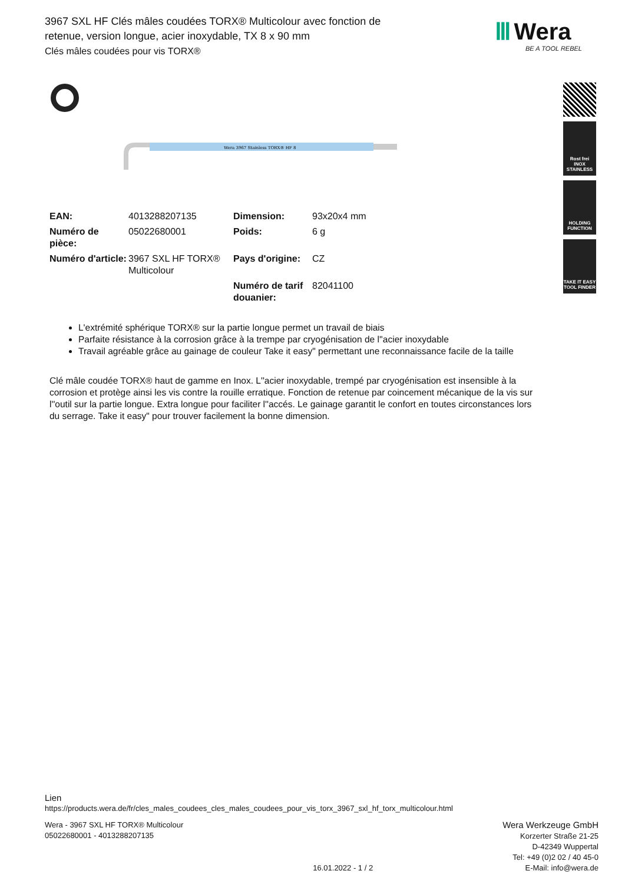3967 SXL HF Clés mâles coudées TORX® Multicolour avec fonction de retenue, version longue, acier inoxydable, TX 8 x 90 mm
Clés mâles coudées pour vis TORX®
Ⅲ Wera
BE A TOOL REBEL
Rost frei
INOX
STAINLESS
HOLDING
FUNCTION
TAKE IT EASY
TOOL FINDER
Wera 3967 Stainless TORX® HF 8
| EAN: | 4013288207135 | Dimension: | 93x20x4 mm |
| Numéro de pièce: | 05022680001 | Poids: | 6 g |
| Numéro d'article: | 3967 SXL HF TORX® Multicolour | Pays d'origine: | CZ |
| | | Numéro de tarif douanier: | 82041100 |
L'extrémité sphérique TORX® sur la partie longue permet un travail de biais
Parfaite résistance à la corrosion grâce à la trempe par cryogénisation de l''acier inoxydable
Travail agréable grâce au gainage de couleur Take it easy" permettant une reconnaissance facile de la taille
Clé mâle coudée TORX® haut de gamme en Inox. L''acier inoxydable, trempé par cryogénisation est insensible à la corrosion et protège ainsi les vis contre la rouille erratique. Fonction de retenue par coincement mécanique de la vis sur l''outil sur la partie longue. Extra longue pour faciliter l''accés. Le gainage garantit le confort en toutes circonstances lors du serrage. Take it easy" pour trouver facilement la bonne dimension.
Lien
https://products.wera.de/fr/cles_males_coudees_cles_males_coudees_pour_vis_torx_3967_sxl_hf_torx_multicolour.html
Wera - 3967 SXL HF TORX® Multicolour
05022680001 - 4013288207135
16.01.2022 - 1 / 2
Wera Werkzeuge GmbH
Korzerter Straße 21-25
D-42349 Wuppertal
Tel: +49 (0)2 02 / 40 45-0
E-Mail: info@wera.de